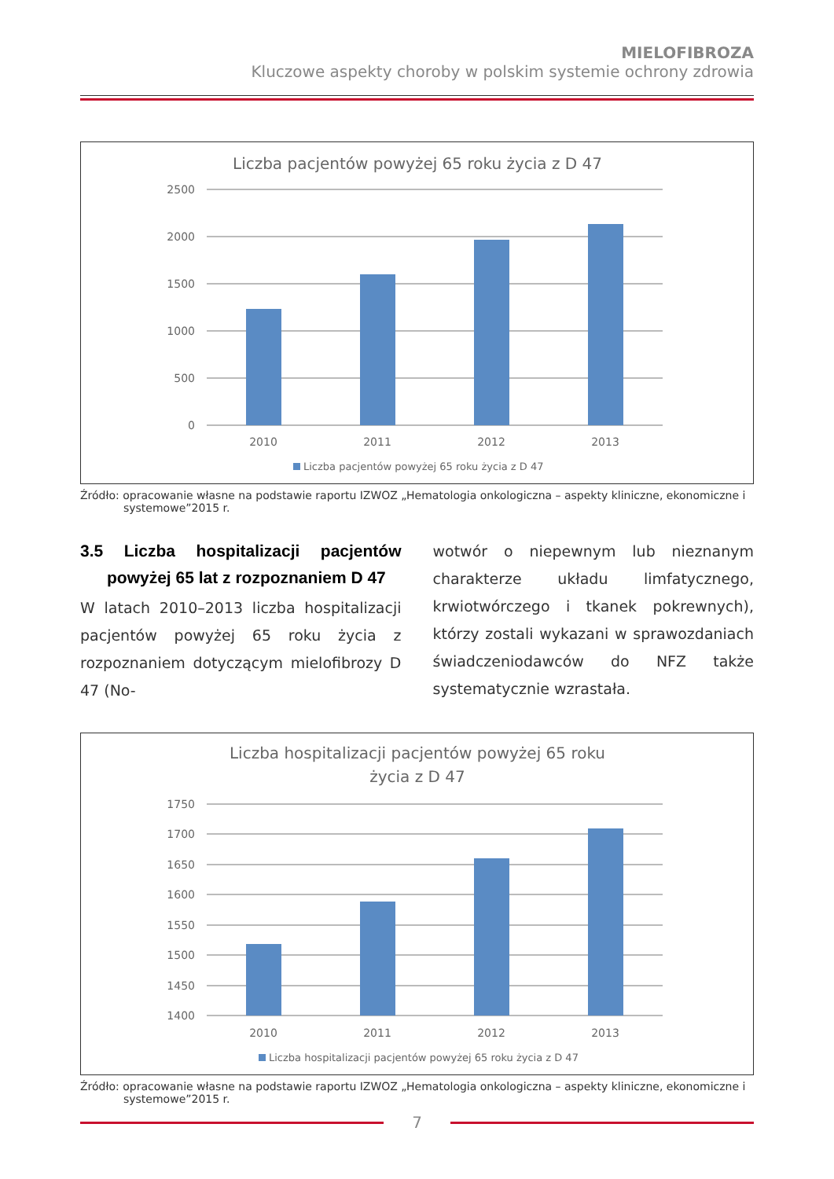MIELOFIBROZA
Kluczowe aspekty choroby w polskim systemie ochrony zdrowia
Liczba pacjentów powyżej 65 roku życia z D 47
2500
2000
1500
1000
500
0
2010
2011
2012
2013
Liczba pacjentów powyżej 65 roku życia z D 47
Źródło: opracowanie własne na podstawie raportu IZWOZ „Hematologia onkologiczna – aspekty kliniczne, ekonomiczne i systemowe”2015 r.
3.5 Liczba hospitalizacji pacjentów powyżej 65 lat z rozpoznaniem D 47
W latach 2010–2013 liczba hospitalizacji pacjentów powyżej 65 roku życia z rozpoznaniem dotyczącym mielofibrozy D 47 (No-
wotwór o niepewnym lub nieznanym charakterze układu limfatycznego, krwiotwórczego i tkanek pokrewnych), którzy zostali wykazani w sprawozdaniach świadczeniodawców do NFZ także systematycznie wzrastała.
Liczba hospitalizacji pacjentów powyżej 65 roku
życia z D 47
1750
1700
1650
1600
1550
1500
1450
1400
2010
2011
2012
2013
Liczba hospitalizacji pacjentów powyżej 65 roku życia z D 47
Źródło: opracowanie własne na podstawie raportu IZWOZ „Hematologia onkologiczna – aspekty kliniczne, ekonomiczne i systemowe”2015 r.
7